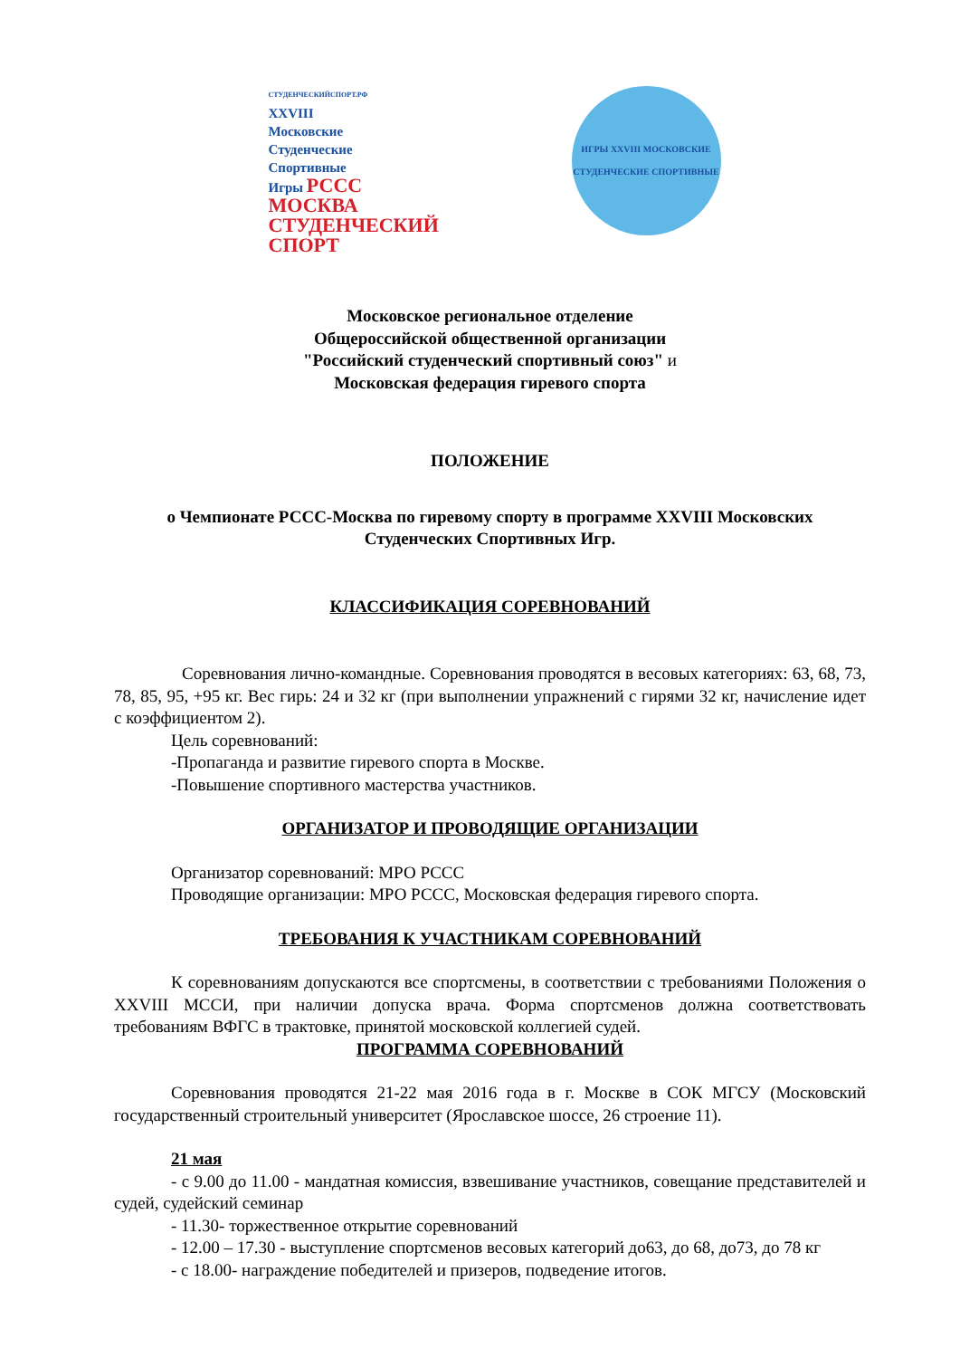СТУДЕНЧЕСКИЙСПОРТ.РФ
XXVIII
Московские
Студенческие
Спортивные
Игры РССС
МОСКВА
СТУДЕНЧЕСКИЙ СПОРТ
ИГРЫ XXVIII МОСКОВСКИЕ
СТУДЕНЧЕСКИЕ СПОРТИВНЫЕ
Московское региональное отделение
Общероссийской общественной организации
"Российский студенческий спортивный союз" и
Московская федерация гиревого спорта
ПОЛОЖЕНИЕ
о Чемпионате РССС-Москва по гиревому спорту в программе XXVIII Московских Студенческих Спортивных Игр.
КЛАССИФИКАЦИЯ СОРЕВНОВАНИЙ
Соревнования лично-командные. Соревнования проводятся в весовых категориях: 63, 68, 73, 78, 85, 95, +95 кг. Вес гирь: 24 и 32 кг (при выполнении упражнений с гирями 32 кг, начисление идет с коэффициентом 2).
Цель соревнований:
-Пропаганда и развитие гиревого спорта в Москве.
-Повышение спортивного мастерства участников.
ОРГАНИЗАТОР И ПРОВОДЯЩИЕ ОРГАНИЗАЦИИ
Организатор соревнований: МРО РССС
Проводящие организации: МРО РССС, Московская федерация гиревого спорта.
ТРЕБОВАНИЯ К УЧАСТНИКАМ СОРЕВНОВАНИЙ
К соревнованиям допускаются все спортсмены, в соответствии с требованиями Положения о XXVIII МССИ, при наличии допуска врача. Форма спортсменов должна соответствовать требованиям ВФГС в трактовке, принятой московской коллегией судей.
ПРОГРАММА СОРЕВНОВАНИЙ
Соревнования проводятся 21-22 мая 2016 года в г. Москве в СОК МГСУ (Московский государственный строительный университет (Ярославское шоссе, 26 строение 11).
21 мая
- с 9.00 до 11.00 - мандатная комиссия, взвешивание участников, совещание представителей и судей, судейский семинар
- 11.30- торжественное открытие соревнований
- 12.00 – 17.30 - выступление спортсменов весовых категорий до63, до 68, до73, до 78 кг
- с 18.00- награждение победителей и призеров, подведение итогов.